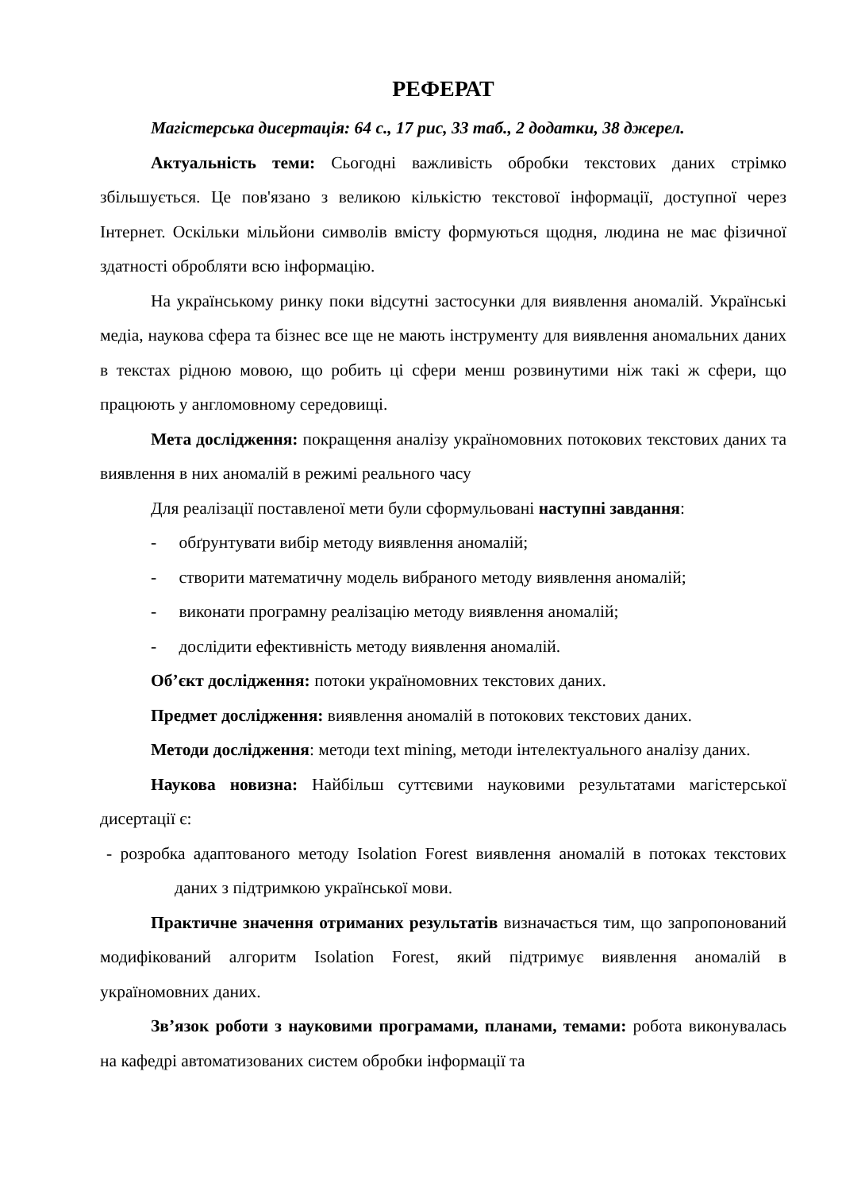РЕФЕРАТ
Магістерська дисертація: 64 с., 17 рис, 33 таб., 2 додатки, 38 джерел.
Актуальність теми: Сьогодні важливість обробки текстових даних стрімко збільшується. Це пов'язано з великою кількістю текстової інформації, доступної через Інтернет. Оскільки мільйони символів вмісту формуються щодня, людина не має фізичної здатності обробляти всю інформацію.
На українському ринку поки відсутні застосунки для виявлення аномалій. Українські медіа, наукова сфера та бізнес все ще не мають інструменту для виявлення аномальних даних в текстах рідною мовою, що робить ці сфери менш розвинутими ніж такі ж сфери, що працюють у англомовному середовищі.
Мета дослідження: покращення аналізу україномовних потокових текстових даних та виявлення в них аномалій в режимі реального часу
Для реалізації поставленої мети були сформульовані наступні завдання:
- обґрунтувати вибір методу виявлення аномалій;
- створити математичну модель вибраного методу виявлення аномалій;
- виконати програмну реалізацію методу виявлення аномалій;
- дослідити ефективність методу виявлення аномалій.
Об’єкт дослідження: потоки україномовних текстових даних.
Предмет дослідження: виявлення аномалій в потокових текстових даних.
Методи дослідження: методи text mining, методи інтелектуального аналізу даних.
Наукова новизна: Найбільш суттєвими науковими результатами магістерської дисертації є:
- розробка адаптованого методу Isolation Forest виявлення аномалій в потоках текстових даних з підтримкою української мови.
Практичне значення отриманих результатів визначається тим, що запропонований модифікований алгоритм Isolation Forest, який підтримує виявлення аномалій в україномовних даних.
Зв’язок роботи з науковими програмами, планами, темами: робота виконувалась на кафедрі автоматизованих систем обробки інформації та